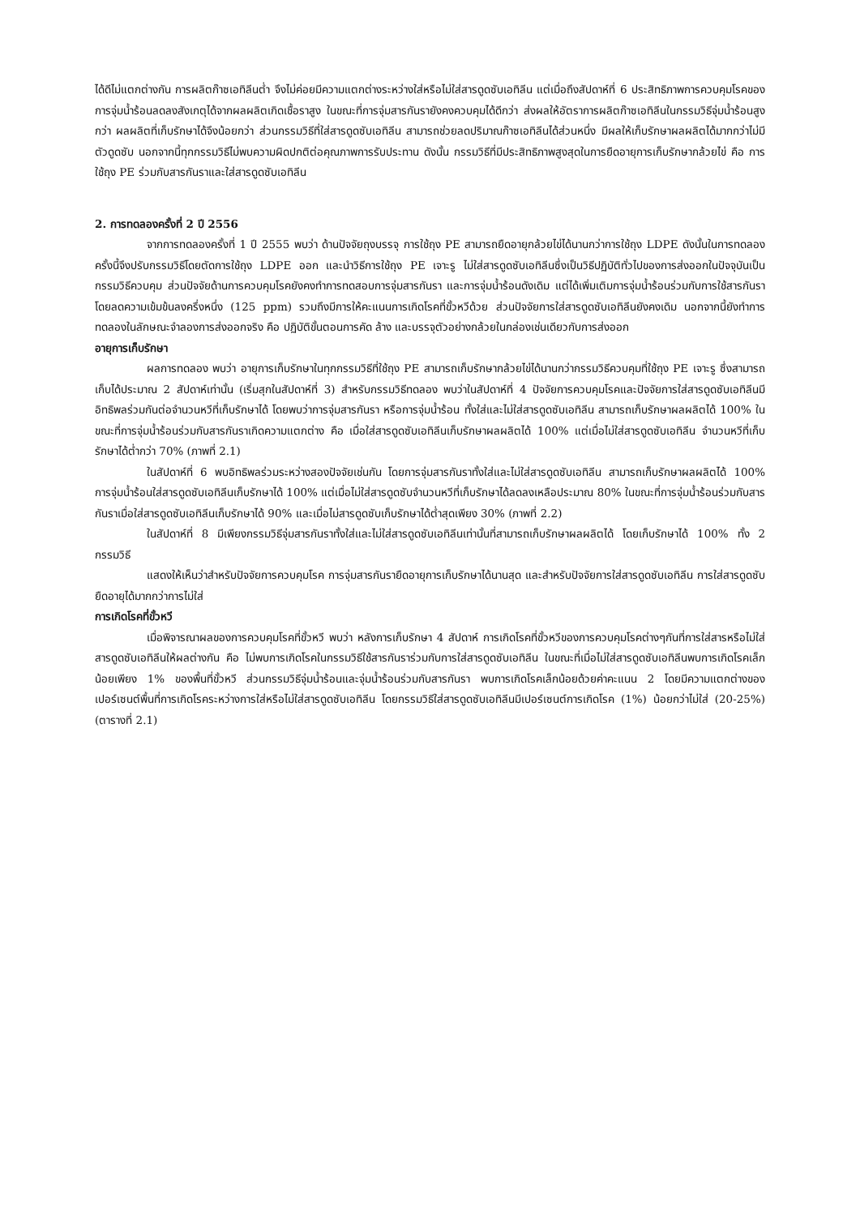ได้ดีไม่แตกต่างกัน การผลิตก๊าซเอทิลีนต่ำ จึงไม่ค่อยมีความแตกต่างระหว่างใส่หรือไม่ใส่สารดูดซับเอทิลีน แต่เมื่อถึงสัปดาห์ที่ 6 ประสิทธิภาพการควบคุมโรคของการจุ่มน้ำร้อนลดลงสังเกตุได้จากผลผลิตเกิดเชื้อราสูง ในขณะที่การจุ่มสารกันรายังคงควบคุมได้ดีกว่า ส่งผลให้อัตราการผลิตก๊าซเอทิลีนในกรรมวิธีจุ่มน้ำร้อนสูงกว่า ผลผลิตที่เก็บรักษาได้จึงน้อยกว่า ส่วนกรรมวิธีที่ใส่สารดูดซับเอทิลีน สามารถช่วยลดปริมาณก๊าซเอทิลีนได้ส่วนหนึ่ง มีผลให้เก็บรักษาผลผลิตได้มากกว่าไม่มีตัวดูดซับ นอกจากนี้ทุกกรรมวิธีไม่พบความผิดปกติต่อคุณภาพการรับประทาน ดังนั้น กรรมวิธีที่มีประสิทธิภาพสูงสุดในการยืดอายุการเก็บรักษากล้วยไข่ คือ การใช้ถุง PE ร่วมกับสารกันราและใส่สารดูดซับเอทิลีน
2. การทดลองครั้งที่ 2 ปี 2556
จากการทดลองครั้งที่ 1 ปี 2555 พบว่า ด้านปัจจัยถุงบรรจุ การใช้ถุง PE สามารถยืดอายุกล้วยไข่ได้นานกว่าการใช้ถุง LDPE ดังนั้นในการทดลองครั้งนี้จึงปรับกรรมวิธีโดยตัดการใช้ถุง LDPE ออก และนำวิธีการใช้ถุง PE เจาะรู ไม่ใส่สารดูดซับเอทิลีนซึ่งเป็นวิธีปฏิบัติทั่วไปของการส่งออกในปัจจุบันเป็นกรรมวิธีควบคุม ส่วนปัจจัยด้านการควบคุมโรคยังคงทำการทดสอบการจุ่มสารกันรา และการจุ่มน้ำร้อนดังเดิม แต่ได้เพิ่มเติมการจุ่มน้ำร้อนร่วมกับการใช้สารกันราโดยลดความเข้มข้นลงครึ่งหนึ่ง (125 ppm) รวมถึงมีการให้คะแนนการเกิดโรคที่ขั้วหวีด้วย ส่วนปัจจัยการใส่สารดูดซับเอทิลีนยังคงเดิม นอกจากนี้ยังทำการทดลองในลักษณะจำลองการส่งออกจริง คือ ปฏิบัติขั้นตอนการคัด ล้าง และบรรจุตัวอย่างกล้วยในกล่องเช่นเดียวกับการส่งออก
อายุการเก็บรักษา
ผลการทดลอง พบว่า อายุการเก็บรักษาในทุกกรรมวิธีที่ใช้ถุง PE สามารถเก็บรักษากล้วยไข่ได้นานกว่ากรรมวิธีควบคุมที่ใช้ถุง PE เจาะรู ซึ่งสามารถเก็บได้ประมาณ 2 สัปดาห์เท่านั้น (เริ่มสุกในสัปดาห์ที่ 3) สำหรับกรรมวิธีทดลอง พบว่าในสัปดาห์ที่ 4 ปัจจัยการควบคุมโรคและปัจจัยการใส่สารดูดซับเอทิลีนมีอิทธิพลร่วมกันต่อจำนวนหวีที่เก็บรักษาได้ โดยพบว่าการจุ่มสารกันรา หรือการจุ่มน้ำร้อน ทั้งใส่และไม่ใส่สารดูดซับเอทิลีน สามารถเก็บรักษาผลผลิตได้ 100% ในขณะที่การจุ่มน้ำร้อนร่วมกับสารกันราเกิดความแตกต่าง คือ เมื่อใส่สารดูดซับเอทิลีนเก็บรักษาผลผลิตได้ 100% แต่เมื่อไม่ใส่สารดูดซับเอทิลีน จำนวนหวีที่เก็บรักษาได้ต่ำกว่า 70% (ภาพที่ 2.1)
ในสัปดาห์ที่ 6 พบอิทธิพลร่วมระหว่างสองปัจจัยเช่นกัน โดยการจุ่มสารกันราทั้งใส่และไม่ใส่สารดูดซับเอทิลีน สามารถเก็บรักษาผลผลิตได้ 100% การจุ่มน้ำร้อนใส่สารดูดซับเอทิลีนเก็บรักษาได้ 100% แต่เมื่อไม่ใส่สารดูดซับจำนวนหวีที่เก็บรักษาได้ลดลงเหลือประมาณ 80% ในขณะที่การจุ่มน้ำร้อนร่วมกับสารกันราเมื่อใส่สารดูดซับเอทิลีนเก็บรักษาได้ 90% และเมื่อไม่สารดูดซับเก็บรักษาได้ต่ำสุดเพียง 30% (ภาพที่ 2.2)
ในสัปดาห์ที่ 8 มีเพียงกรรมวิธีจุ่มสารกันราทั้งใส่และไม่ใส่สารดูดซับเอทิลีนเท่านั้นที่สามารถเก็บรักษาผลผลิตได้ โดยเก็บรักษาได้ 100% ทั้ง 2 กรรมวิธี
แสดงให้เห็นว่าสำหรับปัจจัยการควบคุมโรค การจุ่มสารกันรายืดอายุการเก็บรักษาได้นานสุด และสำหรับปัจจัยการใส่สารดูดซับเอทิลีน การใส่สารดูดซับยืดอายุได้มากกว่าการไม่ใส่
การเกิดโรคที่ขั้วหวี
เมื่อพิจารณาผลของการควบคุมโรคที่ขั้วหวี พบว่า หลังการเก็บรักษา 4 สัปดาห์ การเกิดโรคที่ขั้วหวีของการควบคุมโรคต่างๆกันที่การใส่สารหรือไม่ใส่สารดูดซับเอทิลีนให้ผลต่างกัน คือ ไม่พบการเกิดโรคในกรรมวิธีใช้สารกันราร่วมกับการใส่สารดูดซับเอทิลีน ในขณะที่เมื่อไม่ใส่สารดูดซับเอทิลีนพบการเกิดโรคเล็กน้อยเพียง 1% ของพื้นที่ขั้วหวี ส่วนกรรมวิธีจุ่มน้ำร้อนและจุ่มน้ำร้อนร่วมกับสารกันรา พบการเกิดโรคเล็กน้อยด้วยค่าคะแนน 2 โดยมีความแตกต่างของเปอร์เซนต์พื้นที่การเกิดโรคระหว่างการใส่หรือไม่ใส่สารดูดซับเอทิลีน โดยกรรมวิธีใส่สารดูดซับเอทิลีนมีเปอร์เซนต์การเกิดโรค (1%) น้อยกว่าไม่ใส่ (20-25%) (ตารางที่ 2.1)